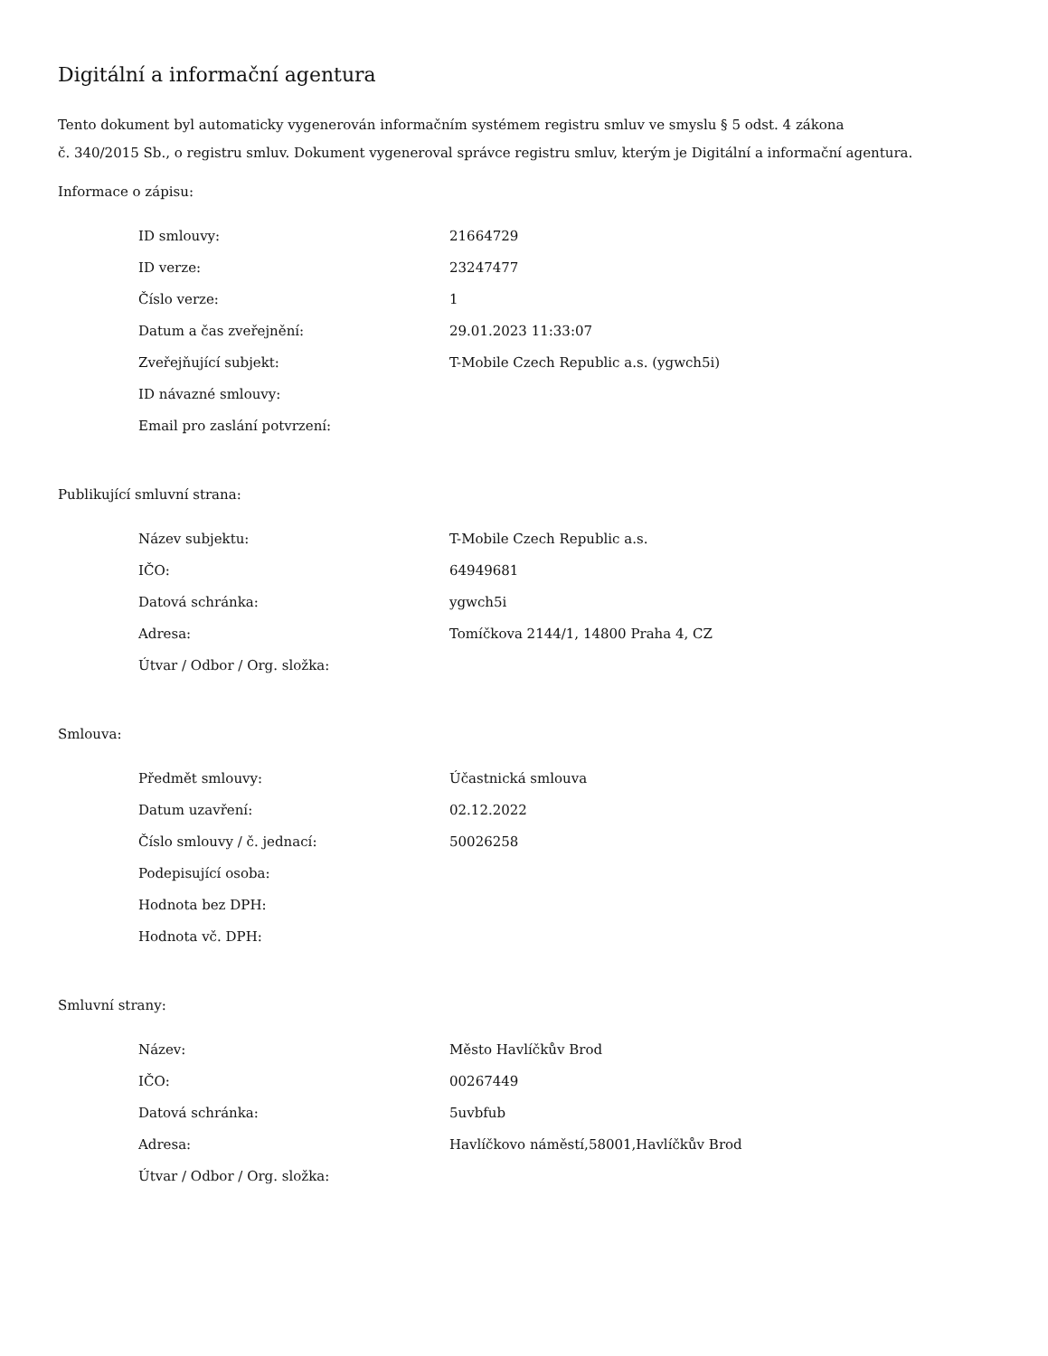Digitální a informační agentura
Tento dokument byl automaticky vygenerován informačním systémem registru smluv ve smyslu § 5 odst. 4 zákona
č. 340/2015 Sb., o registru smluv. Dokument vygeneroval správce registru smluv, kterým je Digitální a informační agentura.
Informace o zápisu:
| ID smlouvy: | 21664729 |
| ID verze: | 23247477 |
| Číslo verze: | 1 |
| Datum a čas zveřejnění: | 29.01.2023 11:33:07 |
| Zveřejňující subjekt: | T-Mobile Czech Republic a.s. (ygwch5i) |
| ID návazné smlouvy: | |
| Email pro zaslání potvrzení: | |
Publikující smluvní strana:
| Název subjektu: | T-Mobile Czech Republic a.s. |
| IČO: | 64949681 |
| Datová schránka: | ygwch5i |
| Adresa: | Tomíčkova 2144/1, 14800 Praha 4, CZ |
| Útvar / Odbor / Org. složka: | |
Smlouva:
| Předmět smlouvy: | Účastnická smlouva |
| Datum uzavření: | 02.12.2022 |
| Číslo smlouvy / č. jednací: | 50026258 |
| Podepisující osoba: | |
| Hodnota bez DPH: | |
| Hodnota vč. DPH: | |
Smluvní strany:
| Název: | Město Havlíčkův Brod |
| IČO: | 00267449 |
| Datová schránka: | 5uvbfub |
| Adresa: | Havlíčkovo náměstí,58001,Havlíčkův Brod |
| Útvar / Odbor / Org. složka: | |